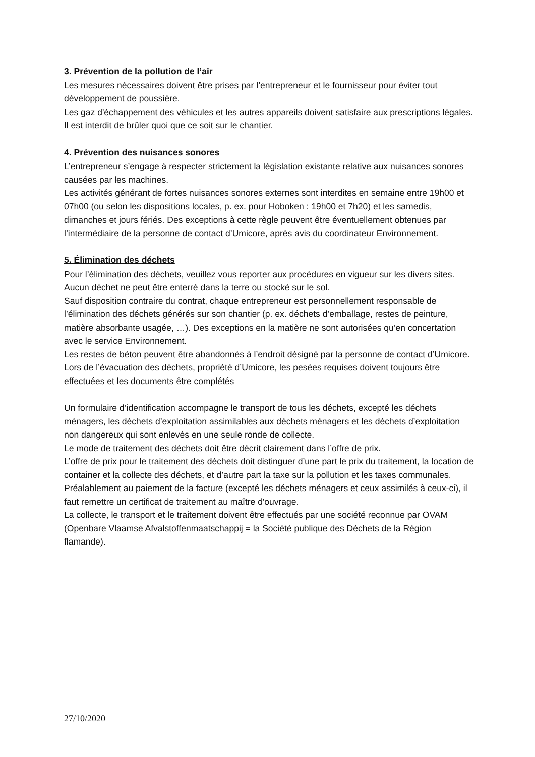3. Prévention de la pollution de l’air
Les mesures nécessaires doivent être prises par l’entrepreneur et le fournisseur pour éviter tout développement de poussière.
Les gaz d'échappement des véhicules et les autres appareils doivent satisfaire aux prescriptions légales.
Il est interdit de brûler quoi que ce soit sur le chantier.
4. Prévention des nuisances sonores
L’entrepreneur s’engage à respecter strictement la législation existante relative aux nuisances sonores causées par les machines.
Les activités générant de fortes nuisances sonores externes sont interdites en semaine entre 19h00 et 07h00 (ou selon les dispositions locales, p. ex. pour Hoboken : 19h00 et 7h20) et les samedis, dimanches et jours fériés. Des exceptions à cette règle peuvent être éventuellement obtenues par l’intermédiaire de la personne de contact d’Umicore, après avis du coordinateur Environnement.
5. Élimination des déchets
Pour l’élimination des déchets, veuillez vous reporter aux procédures en vigueur sur les divers sites.
Aucun déchet ne peut être enterré dans la terre ou stocké sur le sol.
Sauf disposition contraire du contrat, chaque entrepreneur est personnellement responsable de l’élimination des déchets générés sur son chantier (p. ex. déchets d’emballage, restes de peinture, matière absorbante usagée, …). Des exceptions en la matière ne sont autorisées qu’en concertation avec le service Environnement.
Les restes de béton peuvent être abandonnés à l’endroit désigné par la personne de contact d’Umicore.
Lors de l’évacuation des déchets, propriété d’Umicore, les pesées requises doivent toujours être effectuées et les documents être complétés
Un formulaire d’identification accompagne le transport de tous les déchets, excepté les déchets ménagers, les déchets d’exploitation assimilables aux déchets ménagers et les déchets d’exploitation non dangereux qui sont enlevés en une seule ronde de collecte.
Le mode de traitement des déchets doit être décrit clairement dans l’offre de prix.
L’offre de prix pour le traitement des déchets doit distinguer d’une part le prix du traitement, la location de container et la collecte des déchets, et d’autre part la taxe sur la pollution et les taxes communales. Préalablement au paiement de la facture (excepté les déchets ménagers et ceux assimilés à ceux-ci), il faut remettre un certificat de traitement au maître d'ouvrage.
La collecte, le transport et le traitement doivent être effectués par une société reconnue par OVAM (Openbare Vlaamse Afvalstoffenmaatschappij = la Société publique des Déchets de la Région flamande).
27/10/2020